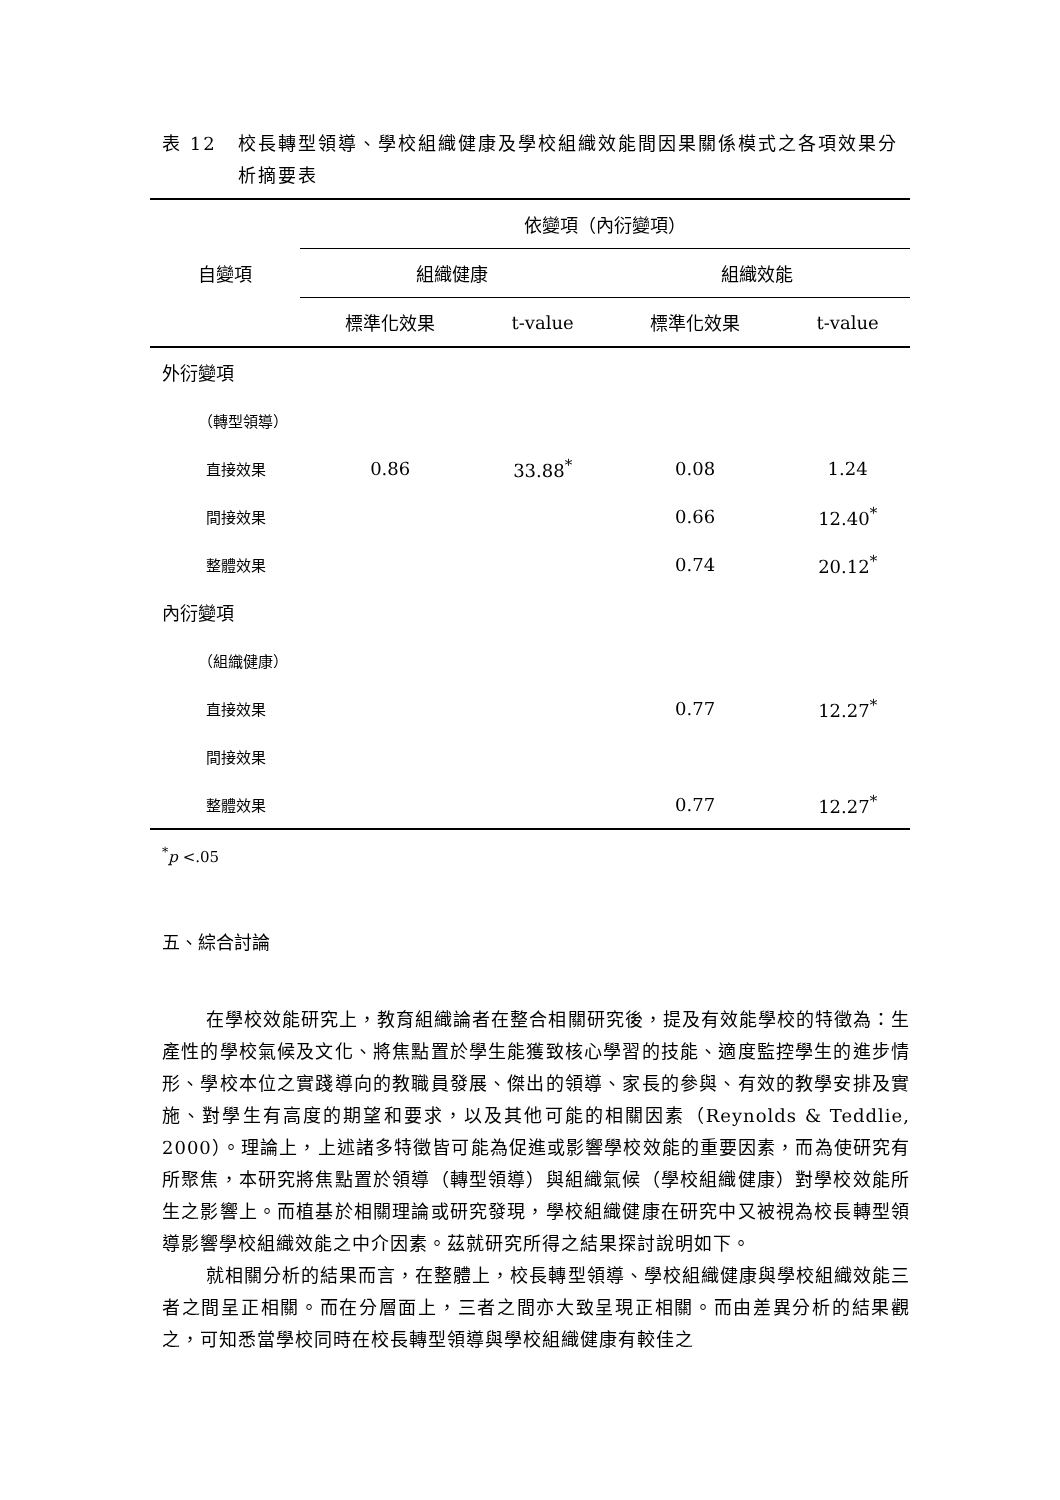表 12 校長轉型領導、學校組織健康及學校組織效能間因果關係模式之各項效果分析摘要表
| 自變項 | 依變項（內衍變項） | | | |
| | 組織健康 | | 組織效能 | |
| | 標準化效果 | t-value | 標準化效果 | t-value |
| 外衍變項 | | | | |
| （轉型領導） | | | | |
| 直接效果 | 0.86 | 33.88<sup>*</sup> | 0.08 | 1.24 |
| 間接效果 | | | 0.66 | 12.40<sup>*</sup> |
| 整體效果 | | | 0.74 | 20.12<sup>*</sup> |
| 內衍變項 | | | | |
| （組織健康） | | | | |
| 直接效果 | | | 0.77 | 12.27<sup>*</sup> |
| 間接效果 | | | | |
| 整體效果 | | | 0.77 | 12.27<sup>*</sup> |
<sup>*</sup> p <.05
五、綜合討論
在學校效能研究上，教育組織論者在整合相關研究後，提及有效能學校的特徵為：生產性的學校氣候及文化、將焦點置於學生能獲致核心學習的技能、適度監控學生的進步情形、學校本位之實踐導向的教職員發展、傑出的領導、家長的參與、有效的教學安排及實施、對學生有高度的期望和要求，以及其他可能的相關因素（Reynolds & Teddlie, 2000）。理論上，上述諸多特徵皆可能為促進或影響學校效能的重要因素，而為使研究有所聚焦，本研究將焦點置於領導（轉型領導）與組織氣候（學校組織健康）對學校效能所生之影響上。而植基於相關理論或研究發現，學校組織健康在研究中又被視為校長轉型領導影響學校組織效能之中介因素。茲就研究所得之結果探討說明如下。
就相關分析的結果而言，在整體上，校長轉型領導、學校組織健康與學校組織效能三者之間呈正相關。而在分層面上，三者之間亦大致呈現正相關。而由差異分析的結果觀之，可知悉當學校同時在校長轉型領導與學校組織健康有較佳之